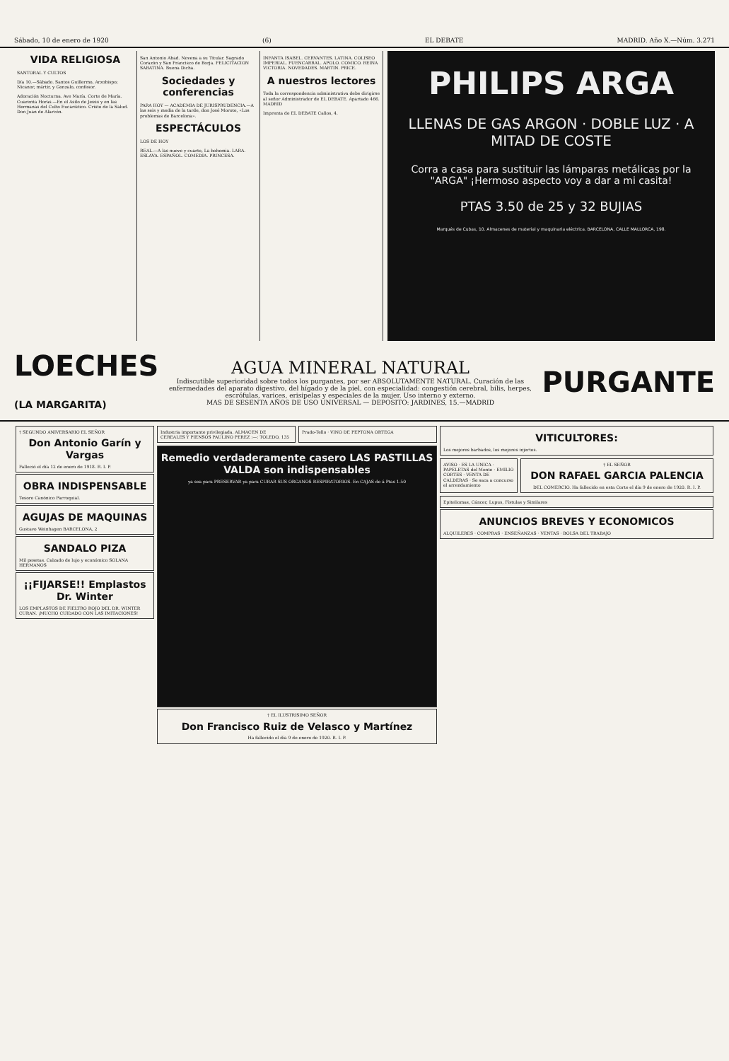Sábado, 10 de enero de 1920 (6) EL DEBATE MADRID. Año X.—Núm. 3.271
VIDA RELIGIOSA
SANTORAL Y CULTOS
Día 10.—Sábado. Santos Guillermo, Arzobispo; Nicanor, mártir, y Gonzalo, confesor.
Adoración Nocturna. Ave María. Corte de María. Cuarenta Horas.—En el Asilo de Jesús y en las Hermanas del Culto Eucarístico. Cristo de la Salud. Don Juan de Alarcón.
San Antonio Abad. Novena a su Titular. Sagrado Corazón y San Francisco de Borja. FELICITACION SABATINA. Buena Dicha.
Sociedades y conferencias
PARA HOY — ACADEMIA DE JURISPRUDENCIA.—A las seis y media de la tarde, don José Morote, «Los problemas de Barcelona».
ESPECTÁCULOS
LOS DE HOY
REAL.—A las nueve y cuarto, La bohemia. LARA. ESLAVA. ESPAÑOL. COMEDIA. PRINCESA.
INFANTA ISABEL. CERVANTES. LATINA. COLISEO IMPERIAL. FUENCARRAL. APOLO. COMICO. REINA VICTORIA. NOVEDADES. MARTIN. PRICE.
A nuestros lectores
Toda la correspondencia administrativa debe dirigirse al señor Administrador de EL DEBATE. Apartado 466. MADRID
Imprenta de EL DEBATE Caños, 4.
PHILIPS ARGA
LLENAS DE GAS ARGON · DOBLE LUZ · A MITAD DE COSTE
Corra a casa para sustituir las lámparas metálicas por la "ARGA" ¡Hermoso aspecto voy a dar a mi casita!
PTAS 3.50 de 25 y 32 BUJIAS
Marqués de Cubas, 10. Almacenes de material y maquinaria eléctrica. BARCELONA, CALLE MALLORCA, 198.
LOECHES
(LA MARGARITA)
AGUA MINERAL NATURAL
Indiscutible superioridad sobre todos los purgantes, por ser ABSOLUTAMENTE NATURAL. Curación de las enfermedades del aparato digestivo, del hígado y de la piel, con especialidad: congestión cerebral, bilis, herpes, escrófulas, varices, erisipelas y especiales de la mujer. Uso interno y externo.
MAS DE SESENTA AÑOS DE USO UNIVERSAL — DEPOSITO: JARDINES, 15.—MADRID
PURGANTE
† SEGUNDO ANIVERSARIO EL SEÑOR
Don Antonio Garín y Vargas
Falleció el día 12 de enero de 1918. R. I. P.
OBRA INDISPENSABLE
Tesoro Canónico Parroquial.
AGUJAS DE MAQUINAS
Gustavo Weinhagen BARCELONA, 2
SANDALO PIZA
Mil pesetas. Calzado de lujo y económico SOLANA HERMANOS
¡¡FIJARSE!! Emplastos Dr. Winter
LOS EMPLASTOS DE FIELTRO ROJO DEL DR. WINTER CURAN. ¡MUCHO CUIDADO CON LAS IMITACIONES!
Industria importante privilegiada. ALMACEN DE CEREALES Y PIENSOS PAULINO PEREZ :—: TOLEDO, 135
Prado-Tello · VINO DE PEPTONA ORTEGA
Remedio verdaderamente casero LAS PASTILLAS VALDA son indispensables
ya sea para PRESERVAR ya para CURAR SUS ORGANOS RESPIRATORIOS. En CAJAS de á Ptas 1.50
† EL ILUSTRISIMO SEÑOR
Don Francisco Ruiz de Velasco y Martínez
Ha fallecido el día 9 de enero de 1920. R. I. P.
VITICULTORES:
Los mejores barbados, los mejores injertos.
AVISO · ES LA UNICA · PAPELETAS del Monte · EMILIO CORTES · VENTA DE CALDERAS · Se saca a concurso el arrendamiento
† EL SEÑOR
DON RAFAEL GARCIA PALENCIA
DEL COMERCIO. Ha fallecido en esta Corte el día 9 de enero de 1920. R. I. P.
Epiteliomas, Cáncer, Lupus, Fístulas y Similares
ANUNCIOS BREVES Y ECONOMICOS
ALQUILERES · COMPRAS · ENSEÑANZAS · VENTAS · BOLSA DEL TRABAJO